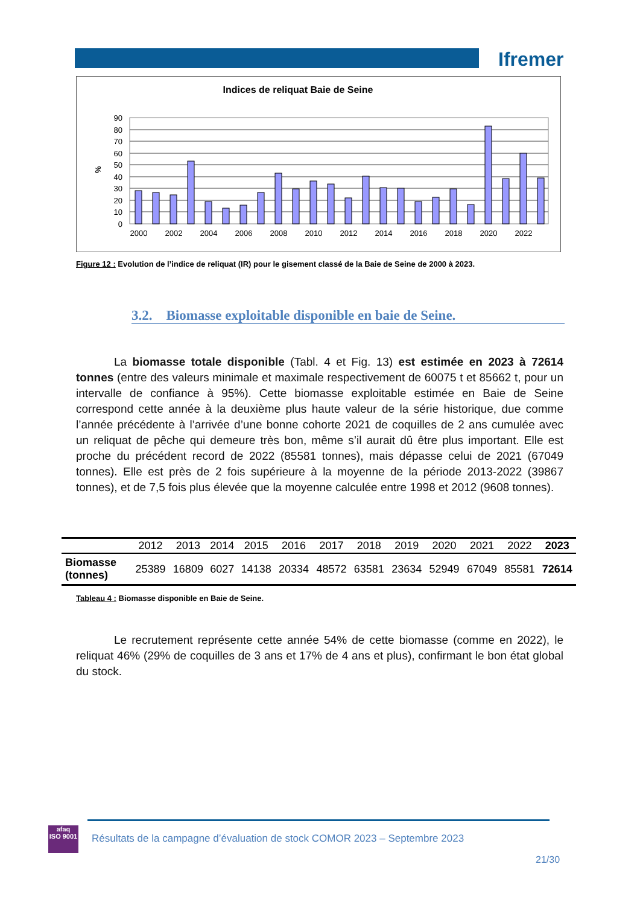Ifremer
Indices de reliquat Baie de Seine
%
90
80
70
60
50
40
30
20
10
0
2000
2002
2004
2006
2008
2010
2012
2014
2016
2018
2020
2022
Figure 12 : Evolution de l’indice de reliquat (IR) pour le gisement classé de la Baie de Seine de 2000 à 2023.
3.2. Biomasse exploitable disponible en baie de Seine.
La biomasse totale disponible (Tabl. 4 et Fig. 13) est estimée en 2023 à 72614 tonnes (entre des valeurs minimale et maximale respectivement de 60075 t et 85662 t, pour un intervalle de confiance à 95%). Cette biomasse exploitable estimée en Baie de Seine correspond cette année à la deuxième plus haute valeur de la série historique, due comme l’année précédente à l’arrivée d’une bonne cohorte 2021 de coquilles de 2 ans cumulée avec un reliquat de pêche qui demeure très bon, même s’il aurait dû être plus important. Elle est proche du précédent record de 2022 (85581 tonnes), mais dépasse celui de 2021 (67049 tonnes). Elle est près de 2 fois supérieure à la moyenne de la période 2013-2022 (39867 tonnes), et de 7,5 fois plus élevée que la moyenne calculée entre 1998 et 2012 (9608 tonnes).
| | 2012 | 2013 | 2014 | 2015 | 2016 | 2017 | 2018 | 2019 | 2020 | 2021 | 2022 | 2023 |
| --- | --- | --- | --- | --- | --- | --- | --- | --- | --- | --- | --- | --- |
| Biomasse (tonnes) | 25389 | 16809 | 6027 | 14138 | 20334 | 48572 | 63581 | 23634 | 52949 | 67049 | 85581 | 72614 |
Tableau 4 : Biomasse disponible en Baie de Seine.
Le recrutement représente cette année 54% de cette biomasse (comme en 2022), le reliquat 46% (29% de coquilles de 3 ans et 17% de 4 ans et plus), confirmant le bon état global du stock.
afaq
ISO 9001
Résultats de la campagne d’évaluation de stock COMOR 2023 – Septembre 2023
21/30